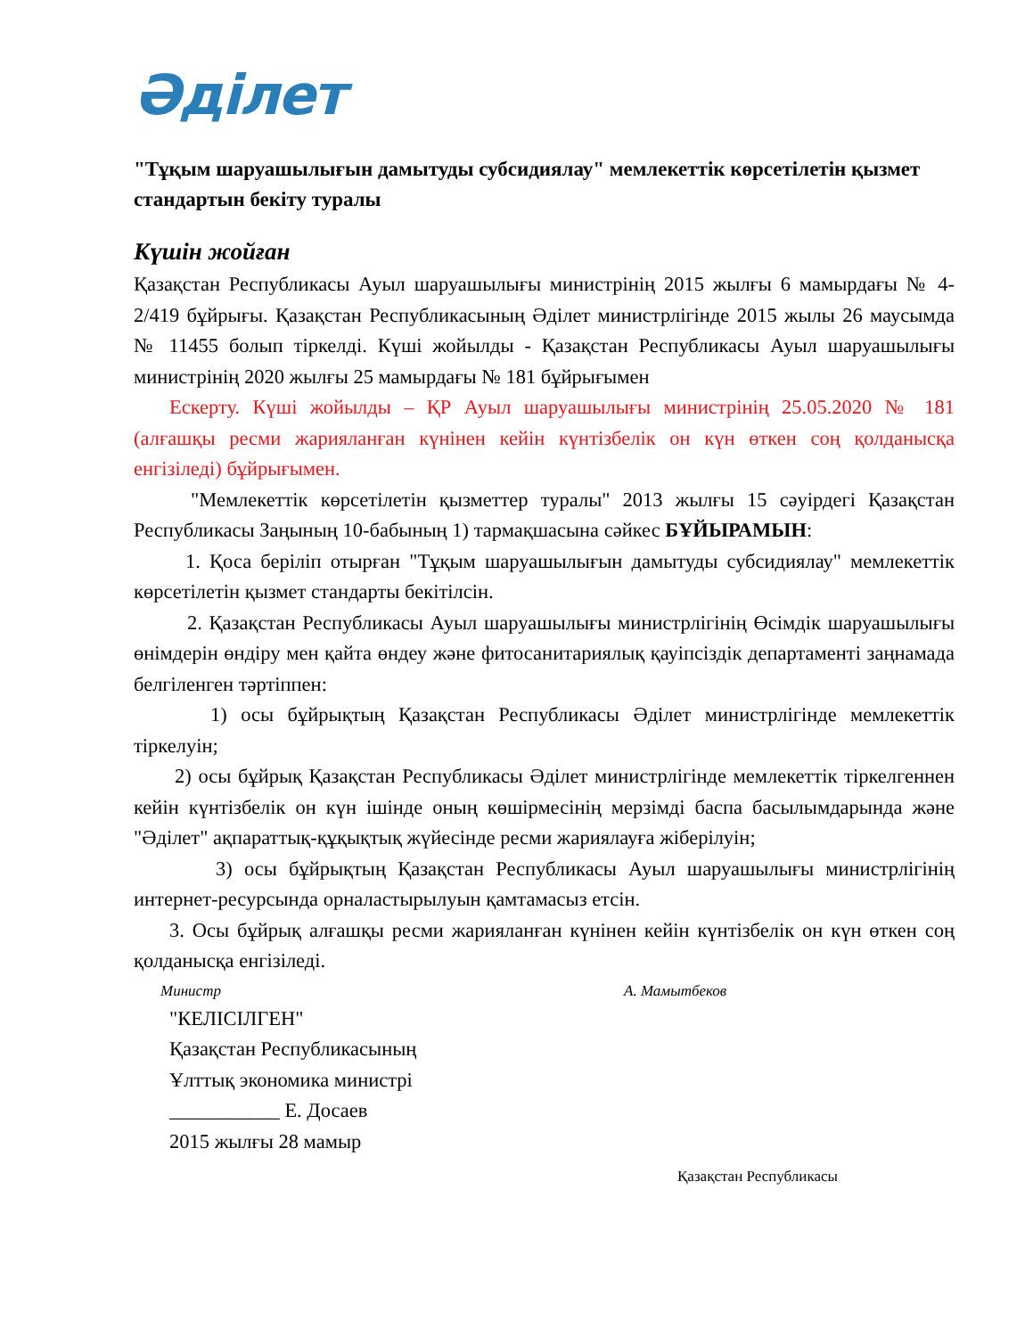Әділет
"Тұқым шаруашылығын дамытуды субсидиялау" мемлекеттік көрсетілетін қызмет стандартын бекіту туралы
Күшін жойған
Қазақстан Республикасы Ауыл шаруашылығы министрінің 2015 жылғы 6 мамырдағы № 4-2/419 бұйрығы. Қазақстан Республикасының Әділет министрлігінде 2015 жылы 26 маусымда № 11455 болып тіркелді. Күші жойылды - Қазақстан Республикасы Ауыл шаруашылығы министрінің 2020 жылғы 25 мамырдағы № 181 бұйрығымен
Ескерту. Күші жойылды – ҚР Ауыл шаруашылығы министрінің 25.05.2020 № 181 (алғашқы ресми жарияланған күнінен кейін күнтізбелік он күн өткен соң қолданысқа енгізіледі) бұйрығымен.
"Мемлекеттік көрсетілетін қызметтер туралы" 2013 жылғы 15 сәуірдегі Қазақстан Республикасы Заңының 10-бабының 1) тармақшасына сәйкес БҰЙЫРАМЫН:
1. Қоса беріліп отырған "Тұқым шаруашылығын дамытуды субсидиялау" мемлекеттік көрсетілетін қызмет стандарты бекітілсін.
2. Қазақстан Республикасы Ауыл шаруашылығы министрлігінің Өсімдік шаруашылығы өнімдерін өндіру мен қайта өндеу және фитосанитариялық қауіпсіздік департаменті заңнамада белгіленген тәртіппен:
1) осы бұйрықтың Қазақстан Республикасы Әділет министрлігінде мемлекеттік тіркелуін;
2) осы бұйрық Қазақстан Республикасы Әділет министрлігінде мемлекеттік тіркелгеннен кейін күнтізбелік он күн ішінде оның көшірмесінің мерзімді баспа басылымдарында және "Әділет" ақпараттық-құқықтық жүйесінде ресми жариялауға жіберілуін;
3) осы бұйрықтың Қазақстан Республикасы Ауыл шаруашылығы министрлігінің интернет-ресурсында орналастырылуын қамтамасыз етсін.
3. Осы бұйрық алғашқы ресми жарияланған күнінен кейін күнтізбелік он күн өткен соң қолданысқа енгізіледі.
Министр А. Мамытбеков
"КЕЛІСІЛГЕН"
Қазақстан Республикасының
Ұлттық экономика министрі
___________ Е. Досаев
2015 жылғы 28 мамыр
Қазақстан Республикасы